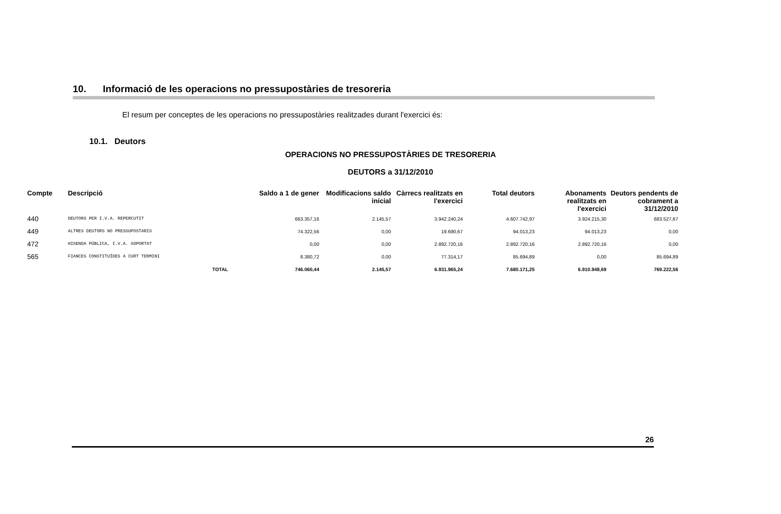10. Informació de les operacions no pressupostàries de tresoreria
El resum per conceptes de les operacions no pressupostàries realitzades durant l'exercici és:
10.1. Deutors
OPERACIONS NO PRESSUPOSTÀRIES DE TRESORERIA
DEUTORS a 31/12/2010
| Compte | Descripció | Saldo a 1 de gener | Modificacions saldo inicial | Càrrecs realitzats en l'exercici | Total deutors | Abonaments realitzats en l'exercici | Deutors pendents de cobrament a 31/12/2010 |
| --- | --- | --- | --- | --- | --- | --- | --- |
| 440 | DEUTORS PER I.V.A. REPERCUTIT | 663.357,16 | 2.145,57 | 3.942.240,24 | 4.607.742,97 | 3.924.215,30 | 683.527,67 |
| 449 | ALTRES DEUTORS NO PRESSUPOSTARIS | 74.322,56 | 0,00 | 19.690,67 | 94.013,23 | 94.013,23 | 0,00 |
| 472 | HISENDA PÚBLICA, I.V.A. SOPORTAT | 0,00 | 0,00 | 2.892.720,16 | 2.892.720,16 | 2.892.720,16 | 0,00 |
| 565 | FIANCES CONSTITUÏDES A CURT TERMINI | 8.380,72 | 0,00 | 77.314,17 | 85.694,89 | 0,00 | 85.694,89 |
| | TOTAL | 746.060,44 | 2.145,57 | 6.931.965,24 | 7.680.171,25 | 6.910.948,69 | 769.222,56 |
26